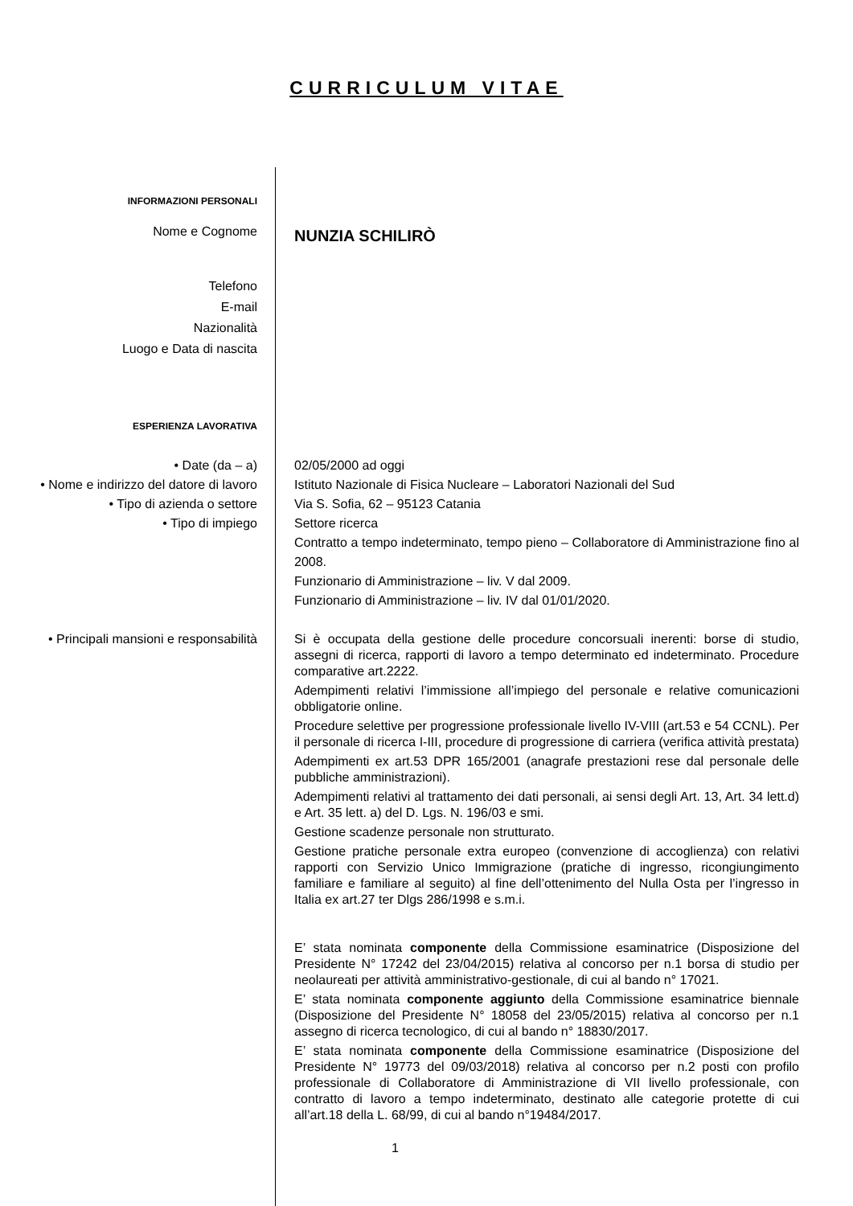CURRICULUM VITAE
INFORMAZIONI PERSONALI
Nome e Cognome
NUNZIA SCHILIRÒ
Telefono
E-mail
Nazionalità
Luogo e Data di nascita
ESPERIENZA LAVORATIVA
• Date (da – a)
• Nome e indirizzo del datore di lavoro
• Tipo di azienda o settore
• Tipo di impiego
02/05/2000 ad oggi
Istituto Nazionale di Fisica Nucleare – Laboratori Nazionali del Sud
Via S. Sofia, 62 – 95123 Catania
Settore ricerca
Contratto a tempo indeterminato, tempo pieno – Collaboratore di Amministrazione fino al 2008.
Funzionario di Amministrazione – liv. V dal 2009.
Funzionario di Amministrazione – liv. IV dal 01/01/2020.
• Principali mansioni e responsabilità
Si è occupata della gestione delle procedure concorsuali inerenti: borse di studio, assegni di ricerca, rapporti di lavoro a tempo determinato ed indeterminato. Procedure comparative art.2222.
Adempimenti relativi l’immissione all’impiego del personale e relative comunicazioni obbligatorie online.
Procedure selettive per progressione professionale livello IV-VIII (art.53 e 54 CCNL). Per il personale di ricerca I-III, procedure di progressione di carriera (verifica attività prestata)
Adempimenti ex art.53 DPR 165/2001 (anagrafe prestazioni rese dal personale delle pubbliche amministrazioni).
Adempimenti relativi al trattamento dei dati personali, ai sensi degli Art. 13, Art. 34 lett.d) e Art. 35 lett. a) del D. Lgs. N. 196/03 e smi.
Gestione scadenze personale non strutturato.
Gestione pratiche personale extra europeo (convenzione di accoglienza) con relativi rapporti con Servizio Unico Immigrazione (pratiche di ingresso, ricongiungimento familiare e familiare al seguito) al fine dell’ottenimento del Nulla Osta per l’ingresso in Italia ex art.27 ter Dlgs 286/1998 e s.m.i.
E’ stata nominata componente della Commissione esaminatrice (Disposizione del Presidente N° 17242 del 23/04/2015) relativa al concorso per n.1 borsa di studio per neolaureati per attività amministrativo-gestionale, di cui al bando n° 17021.
E’ stata nominata componente aggiunto della Commissione esaminatrice biennale (Disposizione del Presidente N° 18058 del 23/05/2015) relativa al concorso per n.1 assegno di ricerca tecnologico, di cui al bando n° 18830/2017.
E’ stata nominata componente della Commissione esaminatrice (Disposizione del Presidente N° 19773 del 09/03/2018) relativa al concorso per n.2 posti con profilo professionale di Collaboratore di Amministrazione di VII livello professionale, con contratto di lavoro a tempo indeterminato, destinato alle categorie protette di cui all’art.18 della L. 68/99, di cui al bando n°19484/2017.
1